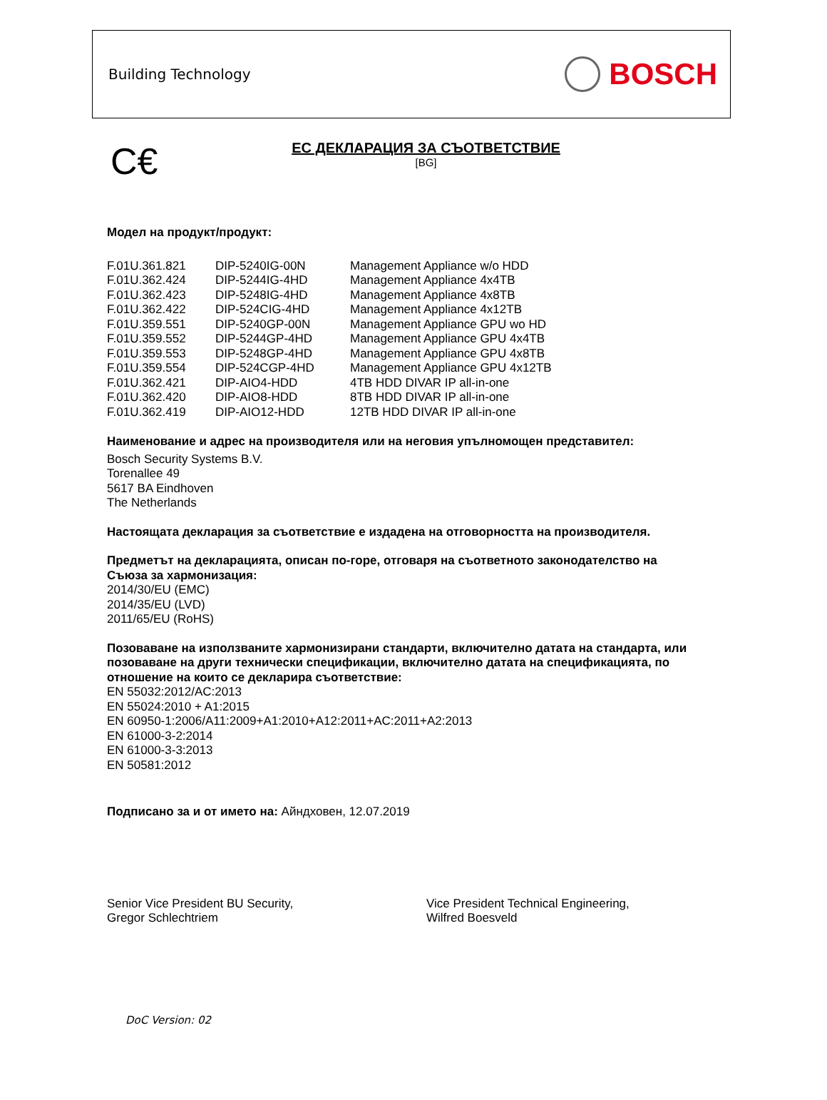Building Technology
BOSCH
C€
ЕС ДЕКЛАРАЦИЯ ЗА СЪОТВЕТСТВИЕ
[BG]
Модел на продукт/продукт:
| F.01U.361.821 | DIP-5240IG-00N | Management Appliance w/o HDD |
| F.01U.362.424 | DIP-5244IG-4HD | Management Appliance 4x4TB |
| F.01U.362.423 | DIP-5248IG-4HD | Management Appliance 4x8TB |
| F.01U.362.422 | DIP-524CIG-4HD | Management Appliance 4x12TB |
| F.01U.359.551 | DIP-5240GP-00N | Management Appliance GPU wo HD |
| F.01U.359.552 | DIP-5244GP-4HD | Management Appliance GPU 4x4TB |
| F.01U.359.553 | DIP-5248GP-4HD | Management Appliance GPU 4x8TB |
| F.01U.359.554 | DIP-524CGP-4HD | Management Appliance GPU 4x12TB |
| F.01U.362.421 | DIP-AIO4-HDD | 4TB HDD DIVAR IP all-in-one |
| F.01U.362.420 | DIP-AIO8-HDD | 8TB HDD DIVAR IP all-in-one |
| F.01U.362.419 | DIP-AIO12-HDD | 12TB HDD DIVAR IP all-in-one |
Наименование и адрес на производителя или на неговия упълномощен представител:
Bosch Security Systems B.V.
Torenallee 49
5617 BA Eindhoven
The Netherlands
Настоящата декларация за съответствие е издадена на отговорността на производителя.
Предметът на декларацията, описан по-горе, отговаря на съответното законодателство на Съюза за хармонизация:
2014/30/EU (EMC)
2014/35/EU (LVD)
2011/65/EU (RoHS)
Позоваване на използваните хармонизирани стандарти, включително датата на стандарта, или позоваване на други технически спецификации, включително датата на спецификацията, по отношение на които се декларира съответствие:
EN 55032:2012/AC:2013
EN 55024:2010 + A1:2015
EN 60950-1:2006/A11:2009+A1:2010+A12:2011+AC:2011+A2:2013
EN 61000-3-2:2014
EN 61000-3-3:2013
EN 50581:2012
Подписано за и от името на: Айндховен, 12.07.2019
Senior Vice President BU Security,
Gregor Schlechtriem
Vice President Technical Engineering,
Wilfred Boesveld
DoC Version: 02